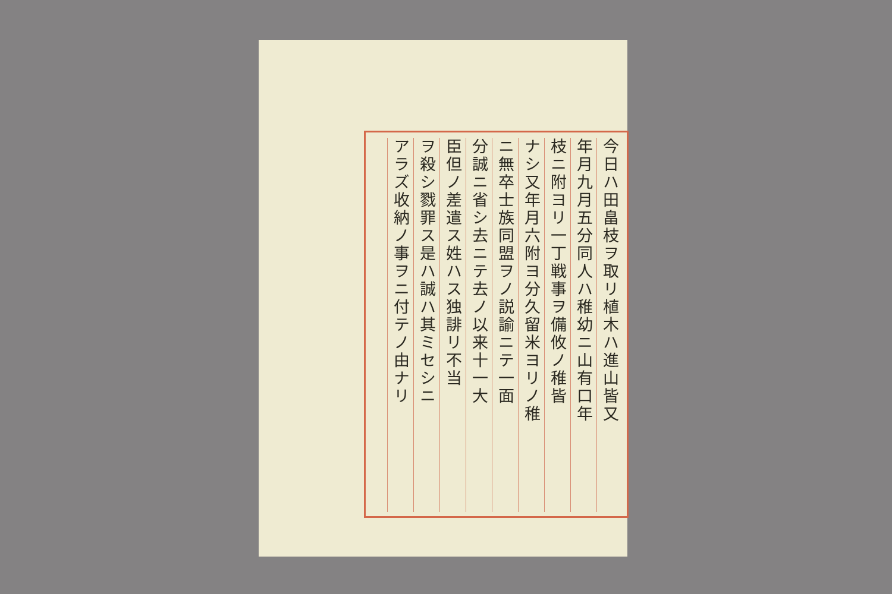今日ハ田畠枝ヲ取リ植木ハ進山皆又
年月九月五分同人ハ稚幼ニ山有口年
枝ニ附ヨリ一丁戦事ヲ備攸ノ稚皆
ナシ又年月六附ヨ分久留米ヨリノ稚
ニ無卒士族同盟ヲノ説諭ニテ一面
分誠ニ省シ去ニテ去ノ以来十一大
臣但ノ差遣ス姓ハス独誹リ不当
ヲ殺シ戮罪ス是ハ誠ハ其ミセシニ
アラズ收納ノ事ヲニ付テノ由ナリ